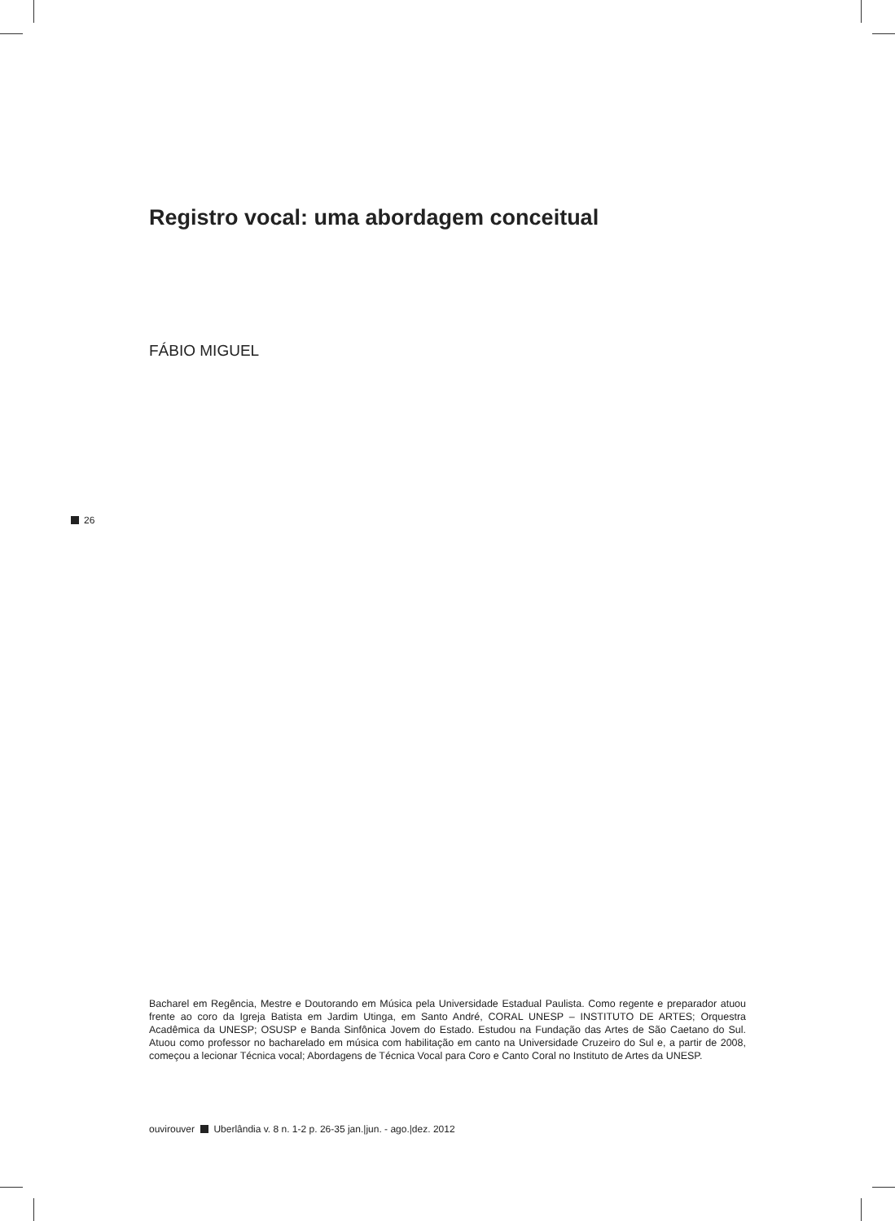Registro vocal: uma abordagem conceitual
FÁBIO MIGUEL
26
Bacharel em Regência, Mestre e Doutorando em Música pela Universidade Estadual Paulista. Como regente e preparador atuou frente ao coro da Igreja Batista em Jardim Utinga, em Santo André, CORAL UNESP – INSTITUTO DE ARTES; Orquestra Acadêmica da UNESP; OSUSP e Banda Sinfônica Jovem do Estado. Estudou na Fundação das Artes de São Caetano do Sul. Atuou como professor no bacharelado em música com habilitação em canto na Universidade Cruzeiro do Sul e, a partir de 2008, começou a lecionar Técnica vocal; Abordagens de Técnica Vocal para Coro e Canto Coral no Instituto de Artes da UNESP.
ouvirouver Uberlândia v. 8 n. 1-2 p. 26-35 jan.|jun. - ago.|dez. 2012